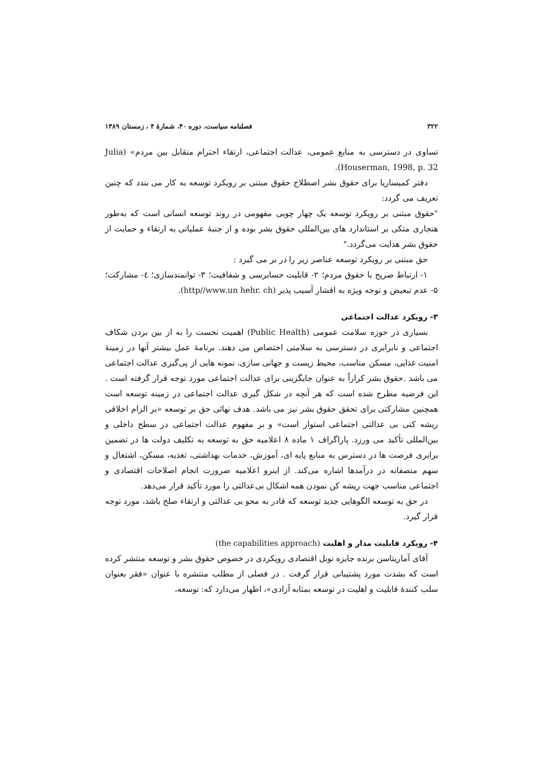۳۲۲ فصلنامه سیاست، دوره ۴۰، شمارهٔ ۴ ، زمستان ۱۳۸۹
تساوی در دسترسی به منابع عمومی، عدالت اجتماعی، ارتقاء احترام متقابل بین مردم» (Julia Houserman, 1998, p. 32).
دفتر کمیساریا برای حقوق بشر اصطلاح حقوق مبتنی بر رویکرد توسعه به کار می بندد که چنین تعریف می گردد:
"حقوق مبتنی بر رویکرد توسعه یک چهار چوبی مفهومی در روند توسعه انسانی است که به‌طور هنجاری متکی بر استاندارد های بین‌المللی حقوق بشر بوده و از جنبهٔ عملیاتی به ارتقاء و حمایت از حقوق بشر هدایت می‌گردد."
حق مبتنی بر رویکرد توسعه عناصر زیر را در بر می گیرد :
۱- ارتباط صریح با حقوق مردم؛ ۲- قابلیت حسابرسی و شفافیت؛ ۳- توانمندسازی؛ ٤- مشارکت؛ ۵- عدم تبعیض و توجه ویژه به اقشار آسیب پذیر (http//www.un hehr. ch).
۳- رویکرد عدالت اجتماعی
بسیاری در حوزه سلامت عمومی (Public Health) اهمیت نخست را به از بین بردن شکاف اجتماعی و نابرابری در دسترسی به سلامتی اختصاص می دهند. برنامهٔ عمل بیشتر آنها در زمینهٔ امنیت غذایی، مسکن مناسب، محیط زیست و جهانی سازی، نمونه هایی از پی‌گیری عدالت اجتماعی می باشد .حقوق بشر کراراً به عنوان جایگزینی برای عدالت اجتماعی مورد توجه قرار گرفته است . این فرضیه مطرح شده است که هر آنچه در شکل گیری عدالت اجتماعی در زمینه توسعه است همچنین مشارکتی برای تحقق حقوق بشر نیز می باشد. هدف نهائی حق بر توسعه «بر الزام اخلاقی ریشه کنی بی عدالتی اجتماعی استوار است» و بر مفهوم عدالت اجتماعی در سطح داخلی و بین‌المللی تأکید می ورزد. پاراگراف ۱ ماده ۸ اعلامیه حق به توسعه به تکلیف دولت ها در تضمین برابری فرصت ها در دسترس به منابع پایه ای، آموزش، خدمات بهداشتی، تغذیه، مسکن، اشتغال و سهم منصفانه در درآمدها اشاره می‌کند. از اینرو اعلامیه ضرورت انجام اصلاحات اقتصادی و اجتماعی مناسب جهت ریشه کن نمودن همه اشکال بی‌عدالتی را مورد تأکید قرار می‌دهد.
در حق به توسعه الگوهایی جدید توسعه که قادر به محو بی عدالتی و ارتقاء صلح باشد، مورد توجه قرار گیرد.
۴- رویکرد قابلیت مدار و اهلیت (the capabilities approach)
آقای آماریتاسن برنده جایزه نوبل اقتصادی رویکردی در خصوص حقوق بشر و توسعه منتشر کرده است که بشدت مورد پشتیبانی قرار گرفت . در فصلی از مطلب منتشره با عنوان «فقر بعنوان سلب کنندهٔ قابلیت و اهلیت در توسعه بمثابه آزادی»، اظهار می‌دارد که: توسعه،